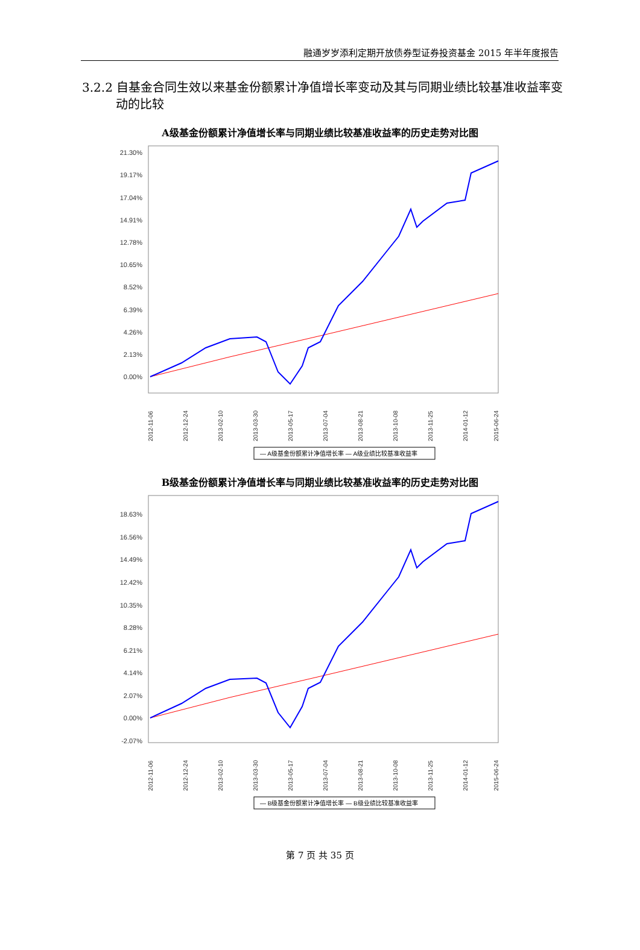融通岁岁添利定期开放债券型证券投资基金 2015 年半年度报告
3.2.2 自基金合同生效以来基金份额累计净值增长率变动及其与同期业绩比较基准收益率变动的比较
A级基金份额累计净值增长率与同期业绩比较基准收益率的历史走势对比图
21.30%
19.17%
17.04%
14.91%
12.78%
10.65%
8.52%
6.39%
4.26%
2.13%
0.00%
2012-11-06
2012-12-24
2013-02-10
2013-03-30
2013-05-17
2013-07-04
2013-08-21
2013-10-08
2013-11-25
2014-01-12
2015-06-24
— A级基金份额累计净值增长率 — A级业绩比较基准收益率
B级基金份额累计净值增长率与同期业绩比较基准收益率的历史走势对比图
18.63%
16.56%
14.49%
12.42%
10.35%
8.28%
6.21%
4.14%
2.07%
0.00%
-2.07%
2012-11-06
2012-12-24
2013-02-10
2013-03-30
2013-05-17
2013-07-04
2013-08-21
2013-10-08
2013-11-25
2014-01-12
2015-06-24
— B级基金份额累计净值增长率 — B级业绩比较基准收益率
第 7 页 共 35 页